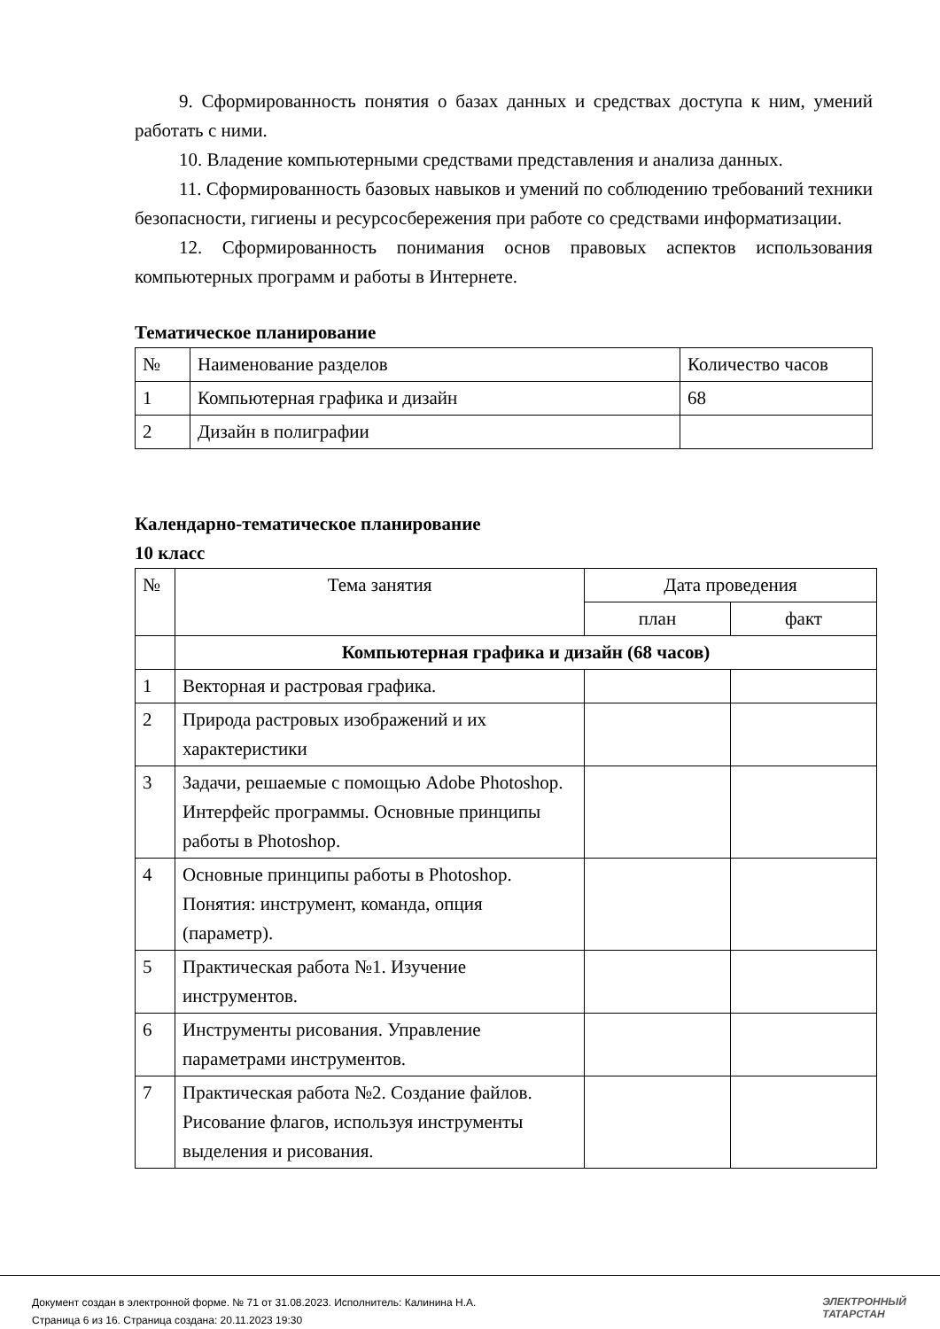9. Сформированность понятия о базах данных и средствах доступа к ним, умений работать с ними.
10. Владение компьютерными средствами представления и анализа данных.
11. Сформированность базовых навыков и умений по соблюдению требований техники безопасности, гигиены и ресурсосбережения при работе со средствами информатизации.
12. Сформированность понимания основ правовых аспектов использования компьютерных программ и работы в Интернете.
Тематическое планирование
| № | Наименование разделов | Количество часов |
| 1 | Компьютерная графика и дизайн | 68 |
| 2 | Дизайн в полиграфии | |
Календарно-тематическое планирование
10 класс
| № | Тема занятия | Дата проведения | |
| --- | --- | --- | --- |
| | | план | факт |
| | Компьютерная графика и дизайн (68 часов) | | |
| 1 | Векторная и растровая графика. | | |
| 2 | Природа растровых изображений и их характеристики | | |
| 3 | Задачи, решаемые с помощью Adobe Photoshop. Интерфейс программы. Основные принципы работы в Photoshop. | | |
| 4 | Основные принципы работы в Photoshop. Понятия: инструмент, команда, опция (параметр). | | |
| 5 | Практическая работа №1. Изучение инструментов. | | |
| 6 | Инструменты рисования. Управление параметрами инструментов. | | |
| 7 | Практическая работа №2. Создание файлов. Рисование флагов, используя инструменты выделения и рисования. | | |
Документ создан в электронной форме. № 71 от 31.08.2023. Исполнитель: Калинина Н.А.
Страница 6 из 16. Страница создана: 20.11.2023 19:30
ЭЛЕКТРОННЫЙ
ТАТАРСТАН